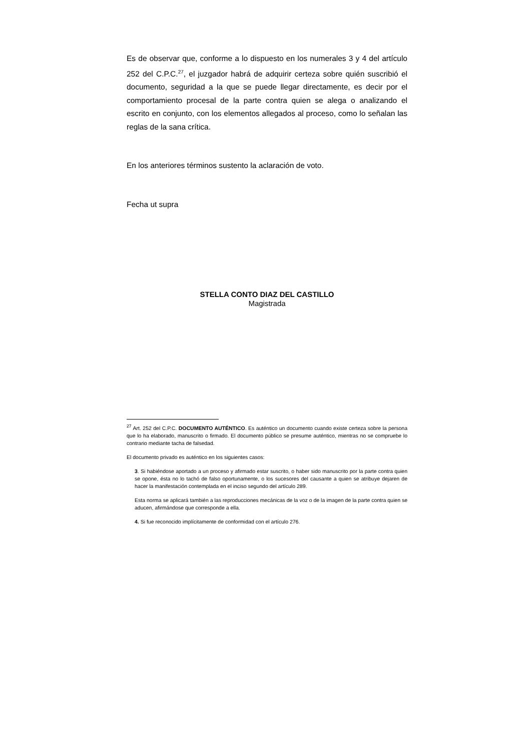Es de observar que, conforme a lo dispuesto en los numerales 3 y 4 del artículo 252 del C.P.C.<sup>27</sup>, el juzgador habrá de adquirir certeza sobre quién suscribió el documento, seguridad a la que se puede llegar directamente, es decir por el comportamiento procesal de la parte contra quien se alega o analizando el escrito en conjunto, con los elementos allegados al proceso, como lo señalan las reglas de la sana crítica.
En los anteriores términos sustento la aclaración de voto.
Fecha ut supra
STELLA CONTO DIAZ DEL CASTILLO
Magistrada
<sup>27</sup> Art. 252 del C.P.C. DOCUMENTO AUTÉNTICO. Es auténtico un documento cuando existe certeza sobre la persona que lo ha elaborado, manuscrito o firmado. El documento público se presume auténtico, mientras no se compruebe lo contrario mediante tacha de falsedad.
El documento privado es auténtico en los siguientes casos:
3. Si habiéndose aportado a un proceso y afirmado estar suscrito, o haber sido manuscrito por la parte contra quien se opone, ésta no lo tachó de falso oportunamente, o los sucesores del causante a quien se atribuye dejaren de hacer la manifestación contemplada en el inciso segundo del artículo 289.
Esta norma se aplicará también a las reproducciones mecánicas de la voz o de la imagen de la parte contra quien se aducen, afirmándose que corresponde a ella.
4. Si fue reconocido implícitamente de conformidad con el artículo 276.